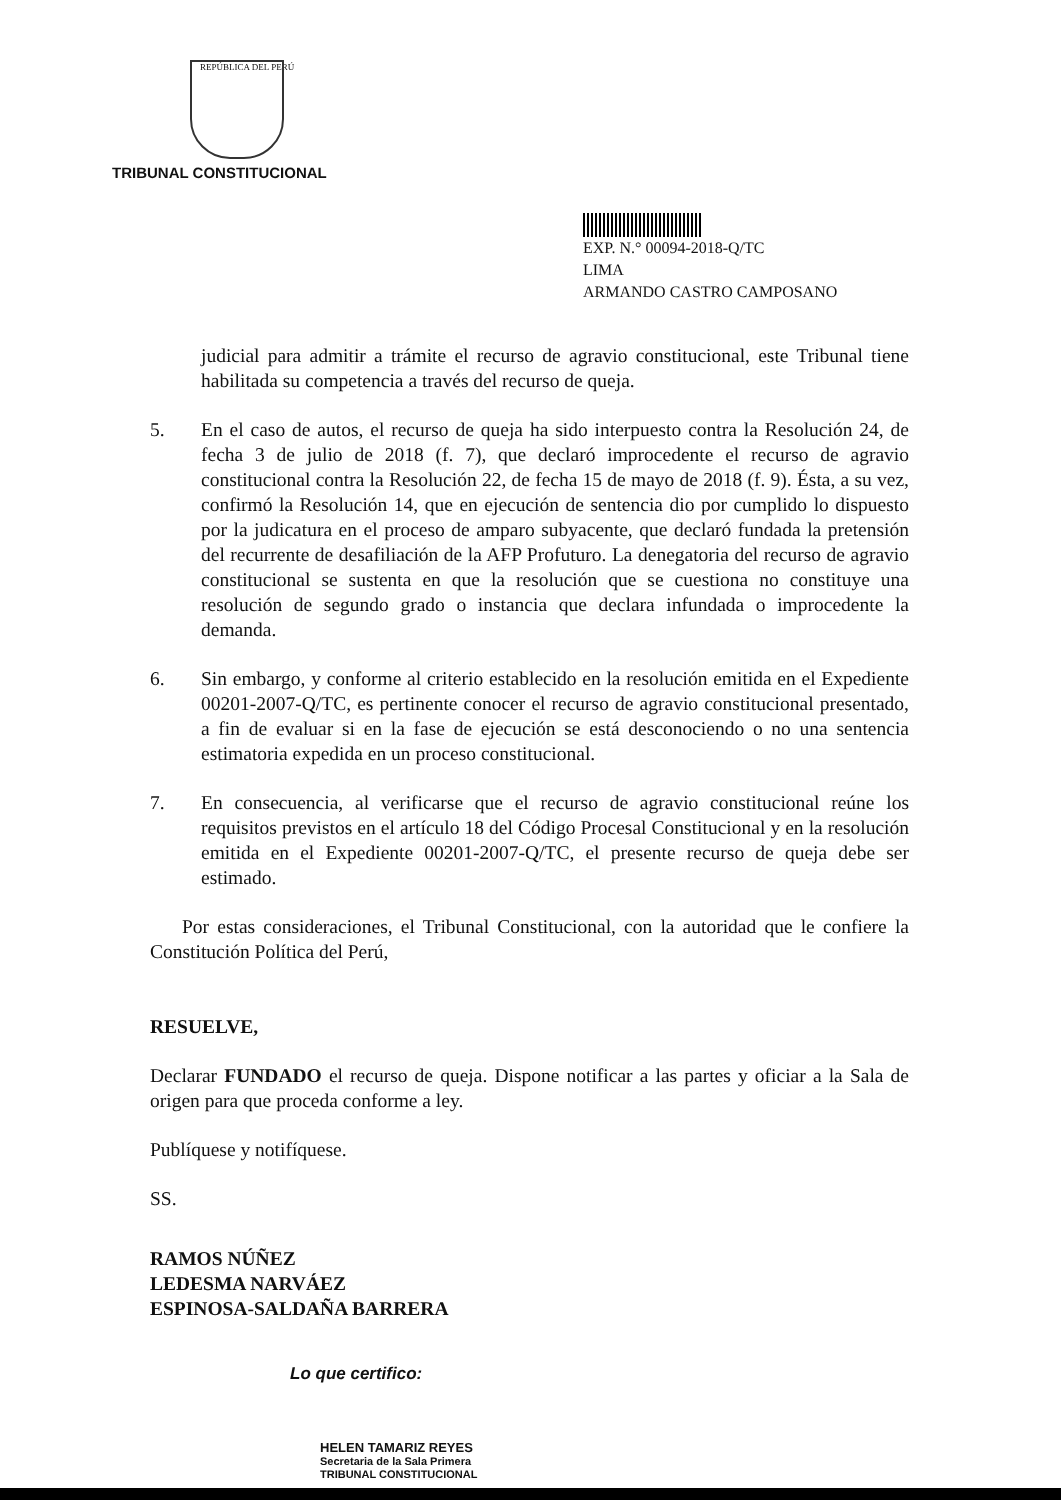REPÚBLICA DEL PERÚ
TRIBUNAL CONSTITUCIONAL
EXP. N.° 00094-2018-Q/TC
LIMA
ARMANDO CASTRO CAMPOSANO
judicial para admitir a trámite el recurso de agravio constitucional, este Tribunal tiene habilitada su competencia a través del recurso de queja.
5. En el caso de autos, el recurso de queja ha sido interpuesto contra la Resolución 24, de fecha 3 de julio de 2018 (f. 7), que declaró improcedente el recurso de agravio constitucional contra la Resolución 22, de fecha 15 de mayo de 2018 (f. 9). Ésta, a su vez, confirmó la Resolución 14, que en ejecución de sentencia dio por cumplido lo dispuesto por la judicatura en el proceso de amparo subyacente, que declaró fundada la pretensión del recurrente de desafiliación de la AFP Profuturo. La denegatoria del recurso de agravio constitucional se sustenta en que la resolución que se cuestiona no constituye una resolución de segundo grado o instancia que declara infundada o improcedente la demanda.
6. Sin embargo, y conforme al criterio establecido en la resolución emitida en el Expediente 00201-2007-Q/TC, es pertinente conocer el recurso de agravio constitucional presentado, a fin de evaluar si en la fase de ejecución se está desconociendo o no una sentencia estimatoria expedida en un proceso constitucional.
7. En consecuencia, al verificarse que el recurso de agravio constitucional reúne los requisitos previstos en el artículo 18 del Código Procesal Constitucional y en la resolución emitida en el Expediente 00201-2007-Q/TC, el presente recurso de queja debe ser estimado.
Por estas consideraciones, el Tribunal Constitucional, con la autoridad que le confiere la Constitución Política del Perú,
RESUELVE,
Declarar FUNDADO el recurso de queja. Dispone notificar a las partes y oficiar a la Sala de origen para que proceda conforme a ley.
Publíquese y notifíquese.
SS.
RAMOS NÚÑEZ
LEDESMA NARVÁEZ
ESPINOSA-SALDAÑA BARRERA
Lo que certifico:
HELEN TAMARIZ REYES
Secretaria de la Sala Primera
TRIBUNAL CONSTITUCIONAL